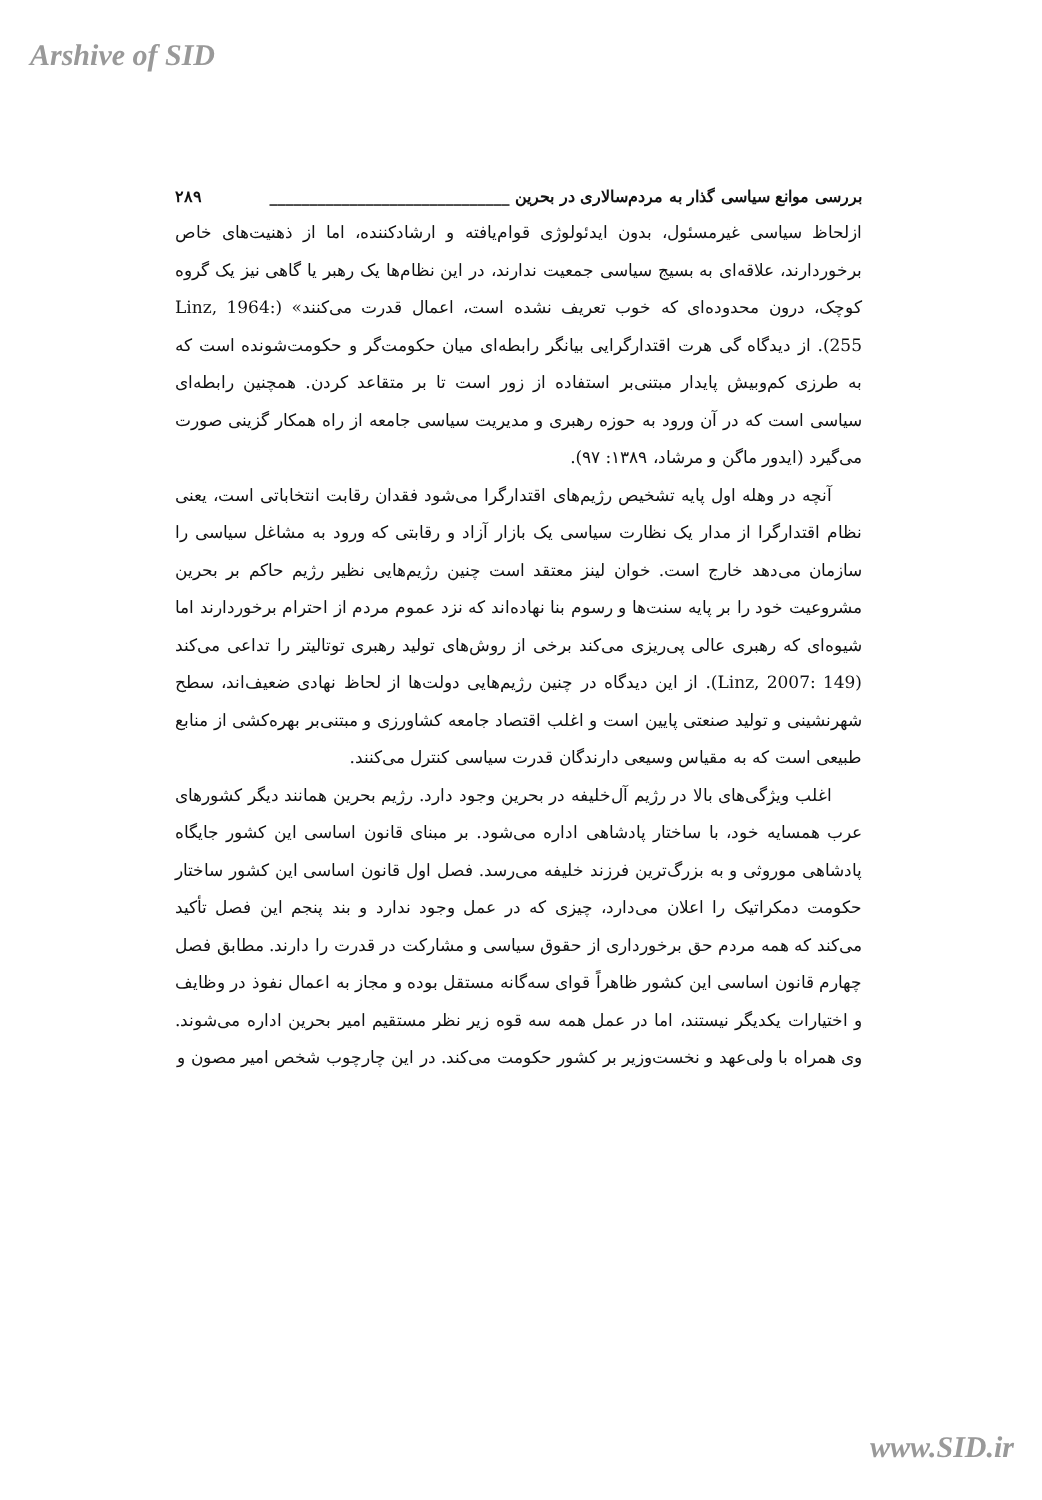Arshive of SID
بررسی موانع سیاسی گذار به مردم‌سالاری در بحرین ______________________________ ۲۸۹
ازلحاظ سیاسی غیرمسئول، بدون ایدئولوژی قوام‌یافته و ارشادکننده، اما از ذهنیت‌های خاص برخوردارند، علاقه‌ای به بسیج سیاسی جمعیت ندارند، در این نظام‌ها یک رهبر یا گاهی نیز یک گروه کوچک، درون محدوده‌ای که خوب تعریف نشده است، اعمال قدرت می‌کنند» (Linz, 1964: 255). از دیدگاه گی هرت اقتدارگرایی بیانگر رابطه‌ای میان حکومت‌گر و حکومت‌شونده است که به طرزی کم‌وبیش پایدار مبتنی‌بر استفاده از زور است تا بر متقاعد کردن. همچنین رابطه‌ای سیاسی است که در آن ورود به حوزه رهبری و مدیریت سیاسی جامعه از راه همکار گزینی صورت می‌گیرد (ایدور ماگن و مرشاد، ۱۳۸۹: ۹۷).
آنچه در وهله اول پایه تشخیص رژیم‌های اقتدارگرا می‌شود فقدان رقابت انتخاباتی است، یعنی نظام اقتدارگرا از مدار یک نظارت سیاسی یک بازار آزاد و رقابتی که ورود به مشاغل سیاسی را سازمان می‌دهد خارج است. خوان لینز معتقد است چنین رژیم‌هایی نظیر رژیم حاکم بر بحرین مشروعیت خود را بر پایه سنت‌ها و رسوم بنا نهاده‌اند که نزد عموم مردم از احترام برخوردارند اما شیوه‌ای که رهبری عالی پی‌ریزی می‌کند برخی از روش‌های تولید رهبری توتالیتر را تداعی می‌کند (Linz, 2007: 149). از این دیدگاه در چنین رژیم‌هایی دولت‌ها از لحاظ نهادی ضعیف‌اند، سطح شهرنشینی و تولید صنعتی پایین است و اغلب اقتصاد جامعه کشاورزی و مبتنی‌بر بهره‌کشی از منابع طبیعی است که به مقیاس وسیعی دارندگان قدرت سیاسی کنترل می‌کنند.
اغلب ویژگی‌های بالا در رژیم آل‌خلیفه در بحرین وجود دارد. رژیم بحرین همانند دیگر کشورهای عرب همسایه خود، با ساختار پادشاهی اداره می‌شود. بر مبنای قانون اساسی این کشور جایگاه پادشاهی موروثی و به بزرگ‌ترین فرزند خلیفه می‌رسد. فصل اول قانون اساسی این کشور ساختار حکومت دمکراتیک را اعلان می‌دارد، چیزی که در عمل وجود ندارد و بند پنجم این فصل تأکید می‌کند که همه مردم حق برخورداری از حقوق سیاسی و مشارکت در قدرت را دارند. مطابق فصل چهارم قانون اساسی این کشور ظاهراً قوای سه‌گانه مستقل بوده و مجاز به اعمال نفوذ در وظایف و اختیارات یکدیگر نیستند، اما در عمل همه سه قوه زیر نظر مستقیم امیر بحرین اداره می‌شوند. وی همراه با ولی‌عهد و نخست‌وزیر بر کشور حکومت می‌کند. در این چارچوب شخص امیر مصون و
www.SID.ir